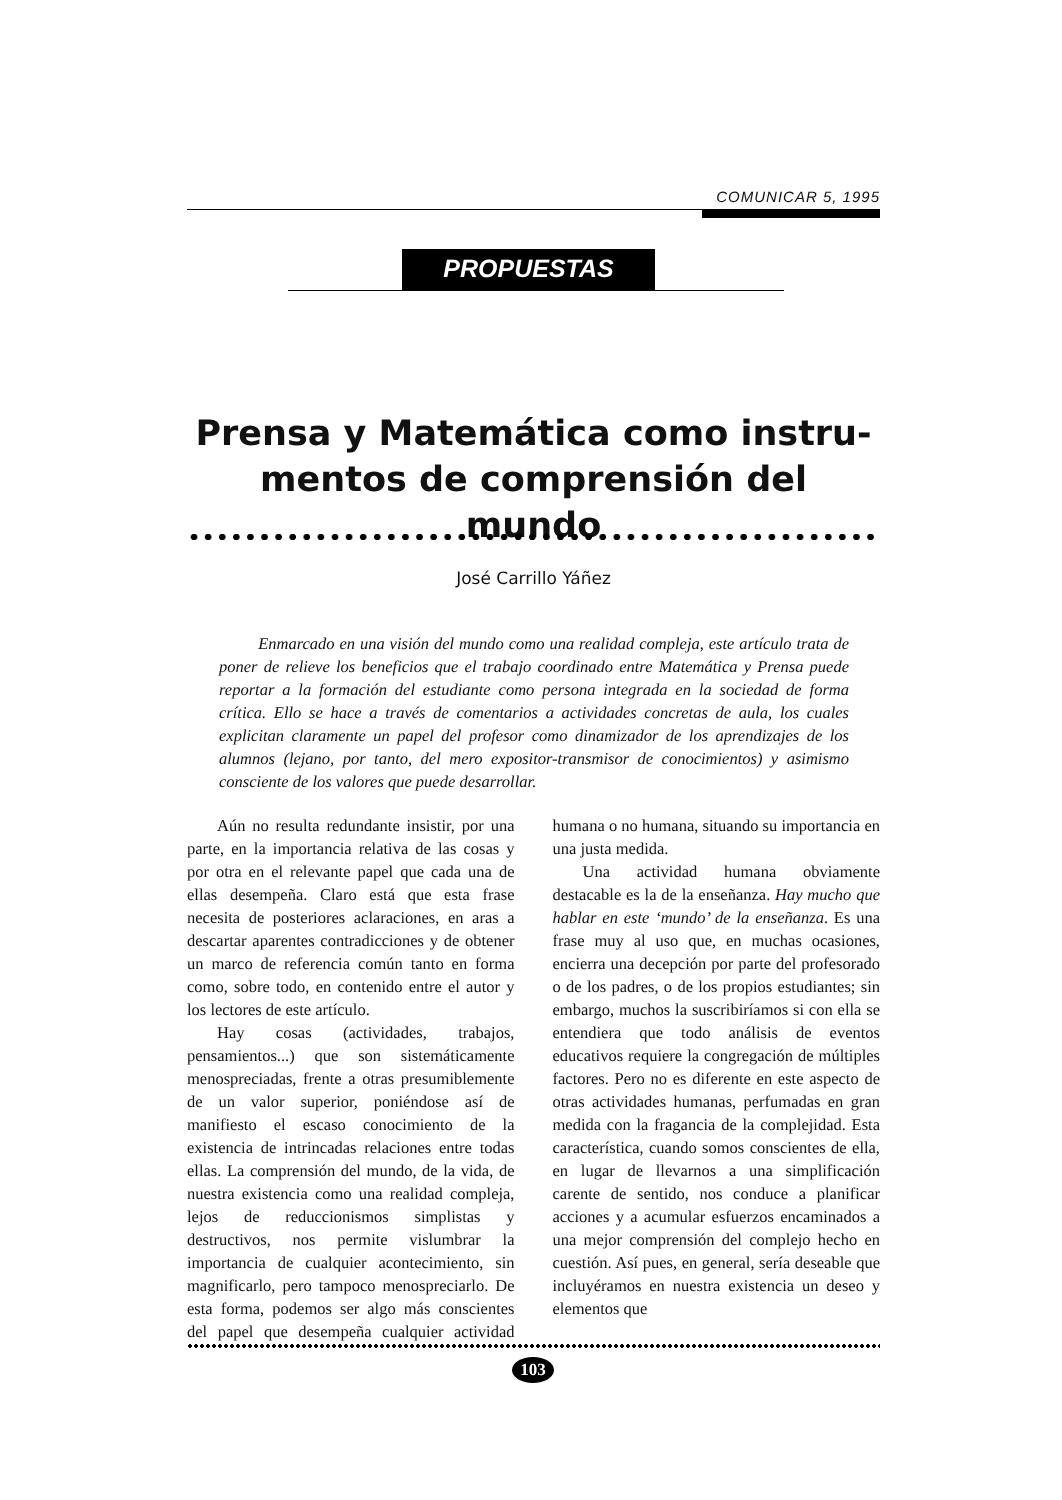COMUNICAR 5, 1995
PROPUESTAS
Prensa y Matemática como instru-
mentos de comprensión del mundo
José Carrillo Yáñez
Enmarcado en una visión del mundo como una realidad compleja, este artículo trata de poner de relieve los beneficios que el trabajo coordinado entre Matemática y Prensa puede reportar a la formación del estudiante como persona integrada en la sociedad de forma crítica. Ello se hace a través de comentarios a actividades concretas de aula, los cuales explicitan claramente un papel del profesor como dinamizador de los aprendizajes de los alumnos (lejano, por tanto, del mero expositor-transmisor de conocimientos) y asimismo consciente de los valores que puede desarrollar.
Aún no resulta redundante insistir, por una parte, en la importancia relativa de las cosas y por otra en el relevante papel que cada una de ellas desempeña. Claro está que esta frase necesita de posteriores aclaraciones, en aras a descartar aparentes contradicciones y de obtener un marco de referencia común tanto en forma como, sobre todo, en contenido entre el autor y los lectores de este artículo.
Hay cosas (actividades, trabajos, pensamientos...) que son sistemáticamente menospreciadas, frente a otras presumiblemente de un valor superior, poniéndose así de manifiesto el escaso conocimiento de la existencia de intrincadas relaciones entre todas ellas. La comprensión del mundo, de la vida, de nuestra existencia como una realidad compleja, lejos de reduccionismos simplistas y destructivos, nos permite vislumbrar la importancia de cualquier acontecimiento, sin magnificarlo, pero tampoco menospreciarlo. De esta forma, podemos ser algo más conscientes del papel que desempeña cualquier actividad humana o no humana, situando su importancia en una justa medida.
Una actividad humana obviamente destacable es la de la enseñanza. Hay mucho que hablar en este ‘mundo’ de la enseñanza. Es una frase muy al uso que, en muchas ocasiones, encierra una decepción por parte del profesorado o de los padres, o de los propios estudiantes; sin embargo, muchos la suscribiríamos si con ella se entendiera que todo análisis de eventos educativos requiere la congregación de múltiples factores. Pero no es diferente en este aspecto de otras actividades humanas, perfumadas en gran medida con la fragancia de la complejidad. Esta característica, cuando somos conscientes de ella, en lugar de llevarnos a una simplificación carente de sentido, nos conduce a planificar acciones y a acumular esfuerzos encaminados a una mejor comprensión del complejo hecho en cuestión. Así pues, en general, sería deseable que incluyéramos en nuestra existencia un deseo y elementos que
103